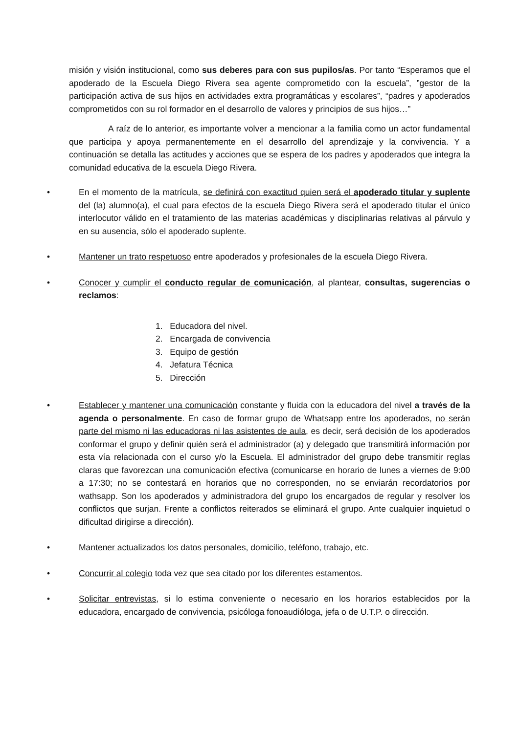misión y visión institucional, como sus deberes para con sus pupilos/as. Por tanto “Esperamos que el apoderado de la Escuela Diego Rivera sea agente comprometido con la escuela”, ”gestor de la participación activa de sus hijos en actividades extra programáticas y escolares”, “padres y apoderados comprometidos con su rol formador en el desarrollo de valores y principios de sus hijos…”
A raíz de lo anterior, es importante volver a mencionar a la familia como un actor fundamental que participa y apoya permanentemente en el desarrollo del aprendizaje y la convivencia. Y a continuación se detalla las actitudes y acciones que se espera de los padres y apoderados que integra la comunidad educativa de la escuela Diego Rivera.
• En el momento de la matrícula, se definirá con exactitud quien será el apoderado titular y suplente del (la) alumno(a), el cual para efectos de la escuela Diego Rivera será el apoderado titular el único interlocutor válido en el tratamiento de las materias académicas y disciplinarias relativas al párvulo y en su ausencia, sólo el apoderado suplente.
• Mantener un trato respetuoso entre apoderados y profesionales de la escuela Diego Rivera.
• Conocer y cumplir el conducto regular de comunicación, al plantear, consultas, sugerencias o reclamos:
1. Educadora del nivel.
2. Encargada de convivencia
3. Equipo de gestión
4. Jefatura Técnica
5. Dirección
• Establecer y mantener una comunicación constante y fluida con la educadora del nivel a través de la agenda o personalmente. En caso de formar grupo de Whatsapp entre los apoderados, no serán parte del mismo ni las educadoras ni las asistentes de aula, es decir, será decisión de los apoderados conformar el grupo y definir quién será el administrador (a) y delegado que transmitirá información por esta vía relacionada con el curso y/o la Escuela. El administrador del grupo debe transmitir reglas claras que favorezcan una comunicación efectiva (comunicarse en horario de lunes a viernes de 9:00 a 17:30; no se contestará en horarios que no corresponden, no se enviarán recordatorios por wathsapp. Son los apoderados y administradora del grupo los encargados de regular y resolver los conflictos que surjan. Frente a conflictos reiterados se eliminará el grupo. Ante cualquier inquietud o dificultad dirigirse a dirección).
• Mantener actualizados los datos personales, domicilio, teléfono, trabajo, etc.
• Concurrir al colegio toda vez que sea citado por los diferentes estamentos.
• Solicitar entrevistas, si lo estima conveniente o necesario en los horarios establecidos por la educadora, encargado de convivencia, psicóloga fonoaudióloga, jefa o de U.T.P. o dirección.